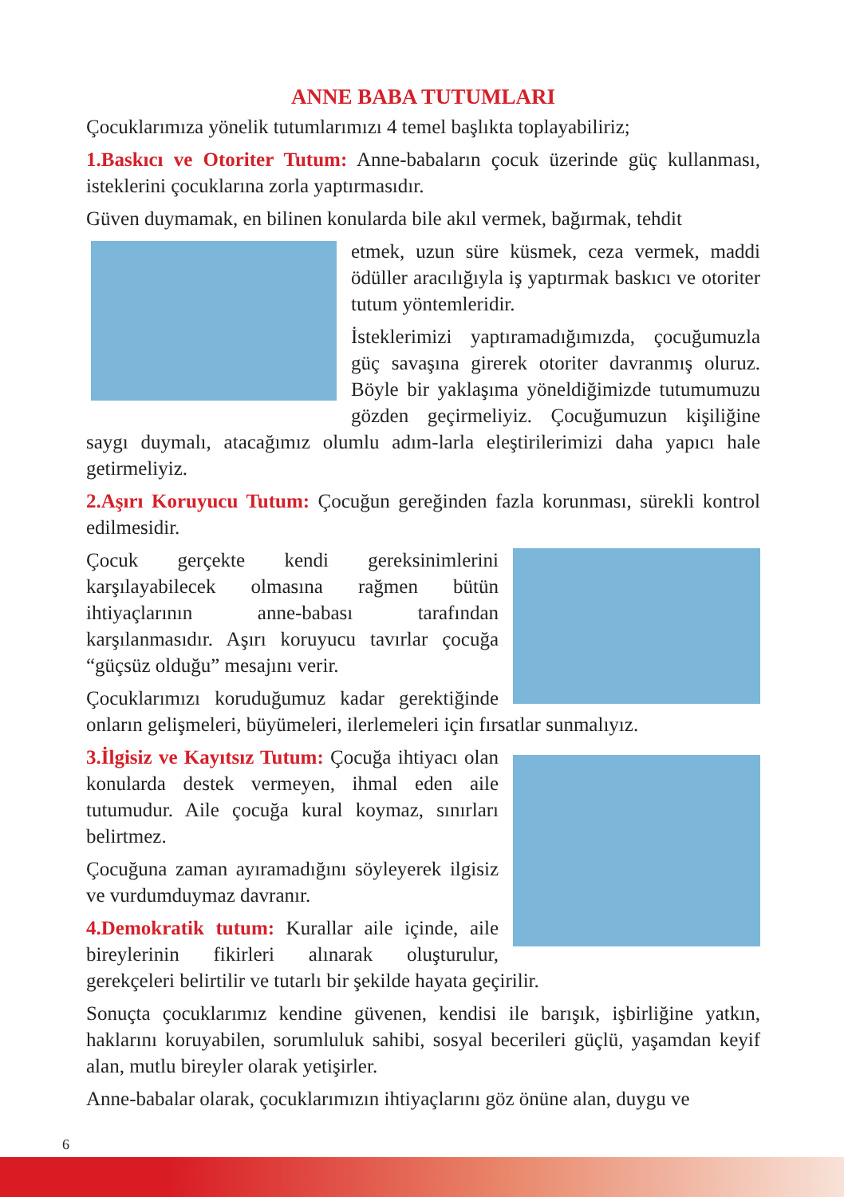ANNE BABA TUTUMLARI
Çocuklarımıza yönelik tutumlarımızı 4 temel başlıkta toplayabiliriz;
1.Baskıcı ve Otoriter Tutum: Anne-babaların çocuk üzerinde güç kullanması, isteklerini çocuklarına zorla yaptırmasıdır.
Güven duymamak, en bilinen konularda bile akıl vermek, bağırmak, tehdit
etmek, uzun süre küsmek, ceza vermek, maddi ödüller aracılığıyla iş yaptırmak baskıcı ve otoriter tutum yöntemleridir.
İsteklerimizi yaptıramadığımızda, çocuğumuzla güç savaşına girerek otoriter davranmış oluruz. Böyle bir yaklaşıma yöneldiğimizde tutumumuzu gözden geçirmeliyiz. Çocuğumuzun kişiliğine saygı duymalı, atacağımız olumlu adım-larla eleştirilerimizi daha yapıcı hale getirmeliyiz.
2.Aşırı Koruyucu Tutum: Çocuğun gereğinden fazla korunması, sürekli kontrol edilmesidir.
Çocuk gerçekte kendi gereksinimlerini karşılayabilecek olmasına rağmen bütün ihtiyaçlarının anne-babası tarafından karşılanmasıdır. Aşırı koruyucu tavırlar çocuğa “güçsüz olduğu” mesajını verir.
Çocuklarımızı koruduğumuz kadar gerektiğinde onların gelişmeleri, büyümeleri, ilerlemeleri için fırsatlar sunmalıyız.
3.İlgisiz ve Kayıtsız Tutum: Çocuğa ihtiyacı olan konularda destek vermeyen, ihmal eden aile tutumudur. Aile çocuğa kural koymaz, sınırları belirtmez.
Çocuğuna zaman ayıramadığını söyleyerek ilgisiz ve vurdumduymaz davranır.
4.Demokratik tutum: Kurallar aile içinde, aile bireylerinin fikirleri alınarak oluşturulur, gerekçeleri belirtilir ve tutarlı bir şekilde hayata geçirilir.
Sonuçta çocuklarımız kendine güvenen, kendisi ile barışık, işbirliğine yatkın, haklarını koruyabilen, sorumluluk sahibi, sosyal becerileri güçlü, yaşamdan keyif alan, mutlu bireyler olarak yetişirler.
Anne-babalar olarak, çocuklarımızın ihtiyaçlarını göz önüne alan, duygu ve
6